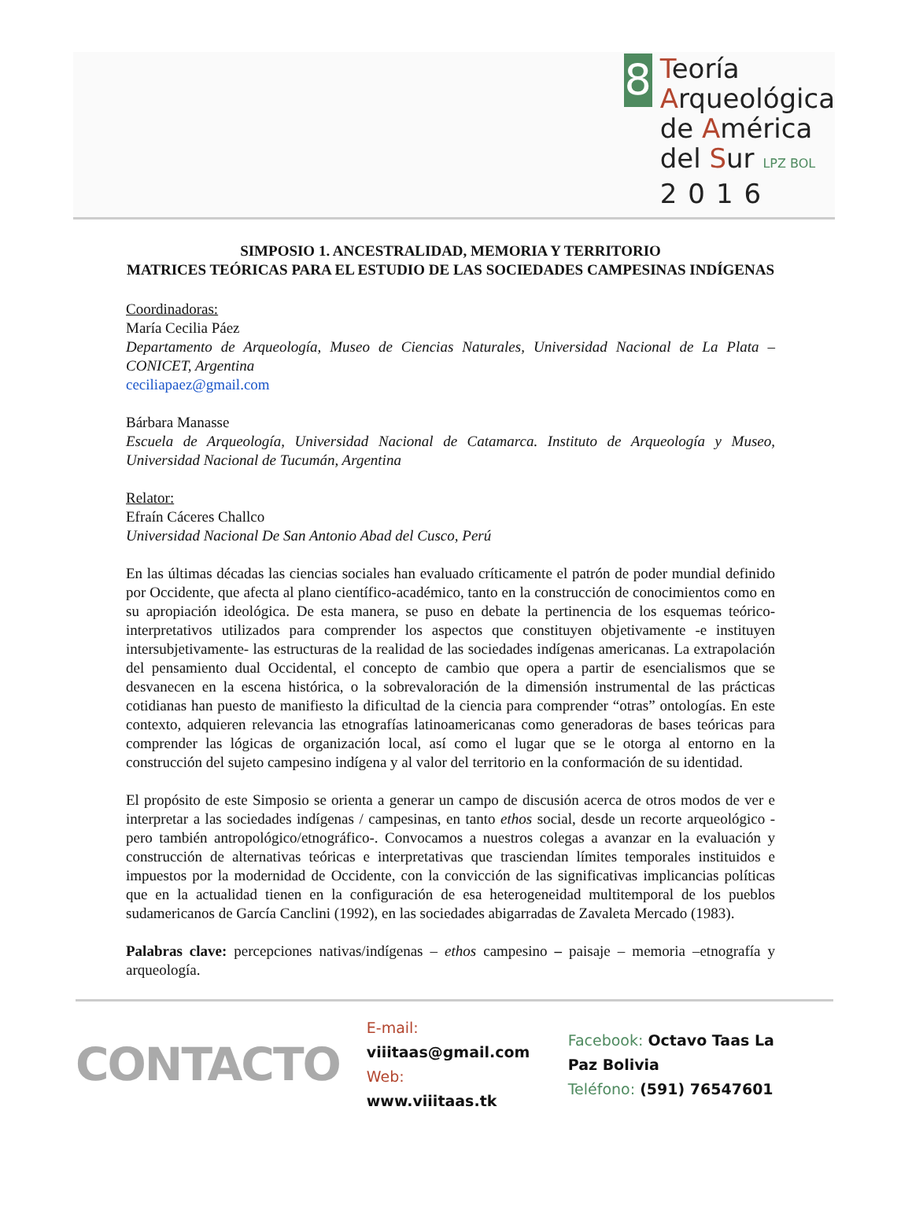8
Teoría
Arqueológica
de América
del Sur LPZ BOL
2016
SIMPOSIO 1. ANCESTRALIDAD, MEMORIA Y TERRITORIO
MATRICES TEÓRICAS PARA EL ESTUDIO DE LAS SOCIEDADES CAMPESINAS INDÍGENAS
Coordinadoras:
María Cecilia Páez
Departamento de Arqueología, Museo de Ciencias Naturales, Universidad Nacional de La Plata – CONICET, Argentina
ceciliapaez@gmail.com
Bárbara Manasse
Escuela de Arqueología, Universidad Nacional de Catamarca. Instituto de Arqueología y Museo, Universidad Nacional de Tucumán, Argentina
Relator:
Efraín Cáceres Challco
Universidad Nacional De San Antonio Abad del Cusco, Perú
En las últimas décadas las ciencias sociales han evaluado críticamente el patrón de poder mundial definido por Occidente, que afecta al plano científico-académico, tanto en la construcción de conocimientos como en su apropiación ideológica. De esta manera, se puso en debate la pertinencia de los esquemas teórico-interpretativos utilizados para comprender los aspectos que constituyen objetivamente -e instituyen intersubjetivamente- las estructuras de la realidad de las sociedades indígenas americanas. La extrapolación del pensamiento dual Occidental, el concepto de cambio que opera a partir de esencialismos que se desvanecen en la escena histórica, o la sobrevaloración de la dimensión instrumental de las prácticas cotidianas han puesto de manifiesto la dificultad de la ciencia para comprender “otras” ontologías. En este contexto, adquieren relevancia las etnografías latinoamericanas como generadoras de bases teóricas para comprender las lógicas de organización local, así como el lugar que se le otorga al entorno en la construcción del sujeto campesino indígena y al valor del territorio en la conformación de su identidad.
El propósito de este Simposio se orienta a generar un campo de discusión acerca de otros modos de ver e interpretar a las sociedades indígenas / campesinas, en tanto ethos social, desde un recorte arqueológico -pero también antropológico/etnográfico-. Convocamos a nuestros colegas a avanzar en la evaluación y construcción de alternativas teóricas e interpretativas que trasciendan límites temporales instituidos e impuestos por la modernidad de Occidente, con la convicción de las significativas implicancias políticas que en la actualidad tienen en la configuración de esa heterogeneidad multitemporal de los pueblos sudamericanos de García Canclini (1992), en las sociedades abigarradas de Zavaleta Mercado (1983).
Palabras clave: percepciones nativas/indígenas – ethos campesino – paisaje – memoria –etnografía y arqueología.
CONTACTO
E-mail: viiitaas@gmail.com
Web: www.viiitaas.tk
Facebook: Octavo Taas La Paz Bolivia
Teléfono: (591) 76547601